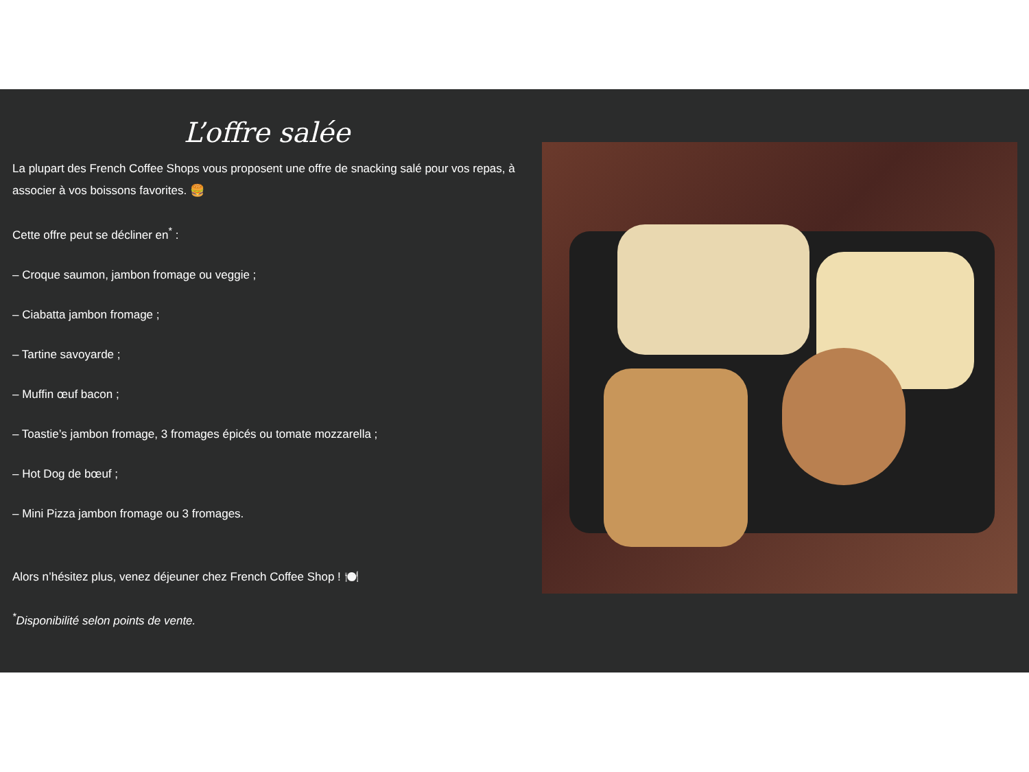L’offre salée
La plupart des French Coffee Shops vous proposent une offre de snacking salé pour vos repas, à associer à vos boissons favorites. 🍔
Cette offre peut se décliner en<sup>*</sup> :
– Croque saumon, jambon fromage ou veggie ;
– Ciabatta jambon fromage ;
– Tartine savoyarde ;
– Muffin œuf bacon ;
– Toastie’s jambon fromage, 3 fromages épicés ou tomate mozzarella ;
– Hot Dog de bœuf ;
– Mini Pizza jambon fromage ou 3 fromages.
Alors n’hésitez plus, venez déjeuner chez French Coffee Shop ! 🍽️
<sup>*</sup> Disponibilité selon points de vente.